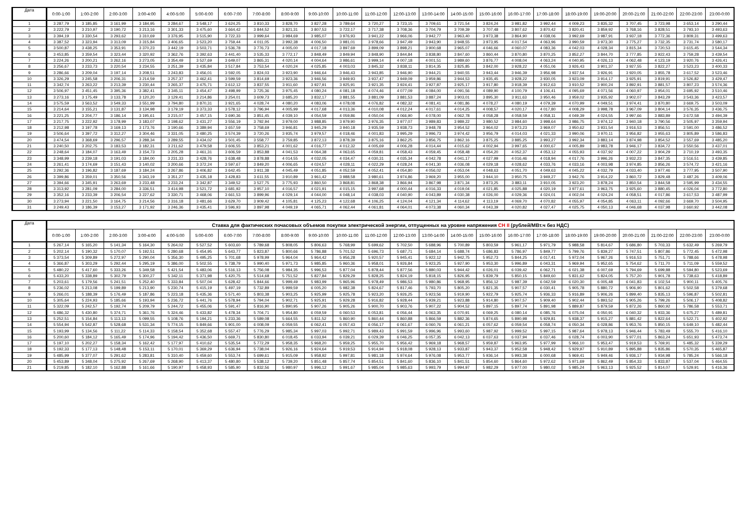| Дата | 0:00-1:00 | 1:00-2:00 | 2:00-3:00 | 3:00-4:00 | 4:00-5:00 | 5:00-6:00 | 6:00-7:00 | 7:00-8:00 | 8:00-9:00 | 9:00-10:00 | 10:00-11:00 | 11:00-12:00 | 12:00-13:00 | 13:00-14:00 | 14:00-15:00 | 15:00-16:00 | 16:00-17:00 | 17:00-18:00 | 18:00-19:00 | 19:00-20:00 | 20:00-21:00 | 21:00-22:00 | 22:00-23:00 | 23:00-0:00 |
| --- | --- | --- | --- | --- | --- | --- | --- | --- | --- | --- | --- | --- | --- | --- | --- | --- | --- | --- | --- | --- | --- | --- | --- | --- |
| 1 | 3 287,79 | 3 185,85 | 3 161,99 | 3 184,95 | 3 284,67 | 3 548,17 | 3 624,25 | 3 810,33 | 3 828,70 | 3 827,28 | 3 789,64 | 3 720,27 | 3 723,15 | 3 709,61 | 3 721,54 | 3 824,24 | 3 981,82 | 3 992,44 | 4 009,23 | 3 835,32 | 3 707,45 | 3 723,98 | 3 653,14 | 3 290,44 |
| 2 | 3 222,79 | 3 210,97 | 3 190,72 | 3 213,16 | 3 301,33 | 3 475,60 | 3 664,42 | 3 844,52 | 3 821,31 | 3 807,53 | 3 722,17 | 3 717,38 | 3 708,36 | 3 704,79 | 3 709,39 | 3 707,48 | 3 807,62 | 3 870,42 | 3 820,41 | 3 859,92 | 3 768,16 | 3 828,51 | 3 793,10 | 3 493,63 |
| 3 | 3 394,19 | 3 330,54 | 3 293,62 | 3 310,69 | 3 376,95 | 3 515,90 | 3 722,33 | 3 999,64 | 3 984,69 | 3 985,07 | 3 976,93 | 3 941,22 | 3 966,06 | 3 942,77 | 3 963,40 | 3 973,38 | 3 864,90 | 4 038,06 | 3 992,69 | 3 987,91 | 3 937,18 | 3 772,36 | 3 809,31 | 3 499,63 |
| 4 | 3 387,52 | 3 323,94 | 3 313,09 | 3 315,84 | 3 406,65 | 3 523,20 | 3 759,44 | 4 011,05 | 3 992,38 | 4 006,50 | 3 981,01 | 3 978,66 | 3 947,49 | 3 943,90 | 3 948,55 | 3 973,95 | 4 017,54 | 4 063,96 | 3 990,59 | 3 973,30 | 3 775,27 | 3 732,35 | 3 731,74 | 3 580,17 |
| 5 | 3 500,87 | 3 438,25 | 3 353,91 | 3 370,23 | 3 442,19 | 3 503,71 | 3 536,78 | 3 776,73 | 4 005,00 | 4 017,18 | 3 897,69 | 3 899,09 | 3 898,21 | 3 900,68 | 3 965,07 | 4 046,66 | 4 060,07 | 4 083,36 | 4 042,03 | 4 028,34 | 3 815,34 | 3 720,53 | 3 615,45 | 3 544,34 |
| 6 | 3 453,85 | 3 359,54 | 3 323,44 | 3 320,92 | 3 362,76 | 3 392,63 | 3 441,40 | 3 535,33 | 3 772,17 | 3 848,49 | 3 849,94 | 3 848,90 | 3 844,84 | 3 838,80 | 3 847,60 | 3 860,44 | 3 870,80 | 3 870,25 | 3 852,27 | 3 844,70 | 3 777,85 | 3 922,43 | 3 759,28 | 3 439,54 |
| 7 | 3 224,26 | 3 200,21 | 3 262,16 | 3 273,05 | 3 354,49 | 3 527,69 | 3 649,07 | 3 865,31 | 4 020,14 | 4 004,64 | 3 986,61 | 3 999,14 | 4 007,18 | 4 001,51 | 3 989,60 | 3 876,77 | 4 008,04 | 4 063,24 | 4 040,95 | 4 026,13 | 4 062,48 | 4 123,19 | 3 920,76 | 3 426,41 |
| 8 | 3 256,67 | 3 233,73 | 3 220,54 | 3 234,55 | 3 251,39 | 3 435,84 | 3 517,84 | 3 753,54 | 4 020,24 | 4 025,85 | 4 003,03 | 3 845,32 | 3 838,11 | 3 814,35 | 3 825,85 | 3 842,00 | 3 928,22 | 4 051,06 | 3 926,43 | 3 901,37 | 3 927,55 | 3 822,27 | 3 523,23 | 3 400,33 |
| 9 | 3 286,66 | 3 209,04 | 3 197,14 | 3 208,51 | 3 243,83 | 3 456,01 | 3 592,05 | 3 824,03 | 3 923,90 | 3 946,64 | 3 946,43 | 3 943,85 | 3 946,90 | 3 944,21 | 3 940,55 | 3 943,44 | 3 946,39 | 3 956,98 | 3 937,54 | 3 926,91 | 3 920,05 | 3 855,78 | 3 617,52 | 3 523,46 |
| 10 | 3 326,29 | 3 245,58 | 3 206,31 | 3 214,59 | 3 257,37 | 3 462,41 | 3 599,59 | 3 814,69 | 3 923,36 | 3 946,56 | 3 949,93 | 3 937,47 | 3 949,09 | 3 959,86 | 3 944,53 | 3 935,45 | 3 928,22 | 3 930,05 | 3 923,09 | 3 914,17 | 3 925,91 | 3 819,91 | 3 526,82 | 3 429,47 |
| 11 | 3 342,74 | 3 263,22 | 3 213,39 | 3 230,44 | 3 265,37 | 3 475,71 | 3 612,12 | 3 837,55 | 3 911,60 | 3 927,91 | 3 925,91 | 3 921,35 | 3 924,41 | 3 927,87 | 3 925,17 | 3 917,80 | 3 918,39 | 3 912,63 | 3 910,52 | 3 900,24 | 3 892,91 | 3 881,57 | 3 807,23 | 3 574,36 |
| 12 | 3 506,97 | 3 451,45 | 3 395,36 | 3 382,41 | 3 345,11 | 3 454,47 | 3 498,99 | 3 725,36 | 3 975,45 | 4 080,24 | 4 081,18 | 4 074,46 | 4 077,09 | 4 084,00 | 4 091,56 | 4 089,90 | 4 100,79 | 4 106,41 | 4 095,69 | 4 071,56 | 4 060,97 | 3 954,01 | 3 695,92 | 3 510,46 |
| 13 | 3 273,16 | 3 175,49 | 3 133,78 | 3 120,20 | 3 129,41 | 3 214,86 | 3 254,01 | 3 609,73 | 3 685,20 | 3 832,17 | 3 881,55 | 3 881,09 | 3 881,53 | 3 887,24 | 3 903,01 | 3 895,30 | 3 911,63 | 3 950,46 | 3 959,02 | 3 935,92 | 3 902,07 | 3 843,29 | 3 543,36 | 3 423,57 |
| 14 | 3 575,59 | 3 563,52 | 3 549,33 | 3 551,99 | 3 794,80 | 3 870,31 | 3 921,65 | 4 028,74 | 4 080,20 | 4 083,06 | 4 078,08 | 4 076,82 | 4 082,32 | 4 081,41 | 4 081,86 | 4 078,27 | 4 080,19 | 4 079,39 | 4 070,99 | 4 049,51 | 3 974,41 | 3 870,80 | 3 669,75 | 3 503,09 |
| 15 | 3 214,64 | 3 155,21 | 3 131,87 | 3 134,98 | 3 179,19 | 3 373,33 | 3 578,12 | 3 796,94 | 4 005,99 | 4 017,68 | 4 013,36 | 4 010,08 | 4 012,24 | 4 017,61 | 4 014,25 | 4 008,57 | 4 020,17 | 4 017,80 | 4 008,29 | 3 998,78 | 3 967,09 | 3 804,14 | 3 576,35 | 3 436,75 |
| 16 | 3 221,25 | 3 204,77 | 3 186,14 | 3 195,61 | 3 215,07 | 3 457,15 | 3 690,36 | 3 851,45 | 4 039,10 | 4 054,59 | 4 059,86 | 4 050,04 | 4 066,90 | 4 078,00 | 4 062,78 | 4 058,28 | 4 058,59 | 4 058,11 | 4 049,39 | 4 024,55 | 3 997,66 | 3 883,89 | 3 672,58 | 3 494,39 |
| 17 | 3 217,75 | 3 222,92 | 3 178,99 | 3 183,07 | 3 198,62 | 3 431,27 | 3 556,19 | 3 792,94 | 3 979,00 | 3 988,85 | 3 979,90 | 3 976,35 | 3 977,07 | 3 989,83 | 3 989,22 | 3 980,52 | 3 984,60 | 3 998,64 | 3 986,75 | 3 974,12 | 3 940,18 | 3 790,56 | 3 505,97 | 3 359,94 |
| 18 | 3 212,98 | 3 197,78 | 3 169,13 | 3 173,76 | 3 190,66 | 3 389,94 | 3 657,59 | 3 758,69 | 3 946,81 | 3 945,29 | 3 940,18 | 3 935,59 | 3 938,73 | 3 948,78 | 3 954,52 | 3 964,02 | 3 973,23 | 3 969,07 | 3 950,62 | 3 931,54 | 3 916,53 | 3 856,51 | 3 591,00 | 3 486,52 |
| 19 | 3 506,64 | 3 397,72 | 3 312,27 | 3 304,46 | 3 331,05 | 3 480,25 | 3 574,39 | 3 720,26 | 3 935,74 | 3 979,57 | 4 018,46 | 4 001,83 | 3 995,29 | 3 996,73 | 3 974,42 | 3 956,79 | 4 014,03 | 4 021,33 | 3 990,06 | 3 970,11 | 3 956,82 | 3 955,63 | 3 805,89 | 3 586,83 |
| 20 | 3 474,54 | 3 368,69 | 3 296,57 | 3 288,34 | 3 289,55 | 3 434,02 | 3 501,45 | 3 558,77 | 3 759,85 | 3 872,13 | 3 878,39 | 3 875,16 | 3 862,25 | 3 856,75 | 3 862,16 | 3 875,25 | 3 885,25 | 3 993,27 | 3 992,34 | 3 883,14 | 3 874,98 | 3 854,52 | 3 557,69 | 3 485,20 |
| 21 | 3 240,50 | 3 202,75 | 3 183,53 | 3 182,31 | 3 211,62 | 3 479,58 | 3 606,55 | 3 853,21 | 4 001,62 | 4 016,77 | 4 012,32 | 4 005,69 | 4 006,28 | 4 014,44 | 4 015,62 | 4 002,94 | 3 997,65 | 4 000,67 | 4 005,89 | 3 983,78 | 3 946,17 | 3 834,72 | 3 550,56 | 3 437,01 |
| 22 | 3 248,64 | 3 184,07 | 3 163,49 | 3 154,73 | 3 205,28 | 3 461,31 | 3 606,59 | 3 853,88 | 4 041,53 | 4 064,38 | 4 063,65 | 4 059,81 | 4 058,43 | 4 059,45 | 4 058,48 | 4 054,20 | 4 052,37 | 4 053,12 | 4 055,93 | 4 037,92 | 4 007,22 | 3 904,29 | 3 710,19 | 3 493,35 |
| 23 | 3 348,99 | 3 239,18 | 3 191,03 | 3 184,00 | 3 231,33 | 3 428,76 | 3 638,48 | 3 878,88 | 4 014,55 | 4 032,05 | 4 034,47 | 4 030,31 | 4 035,34 | 4 042,78 | 4 041,17 | 4 027,99 | 4 016,46 | 4 018,94 | 4 017,76 | 3 996,26 | 3 932,23 | 3 847,35 | 3 516,51 | 3 439,85 |
| 24 | 3 261,41 | 3 174,69 | 3 151,43 | 3 140,02 | 3 200,66 | 3 372,24 | 3 597,67 | 3 849,20 | 4 006,65 | 4 024,57 | 4 028,11 | 4 022,29 | 4 028,24 | 4 041,30 | 4 036,08 | 4 029,18 | 4 028,62 | 4 033,76 | 4 033,16 | 4 003,98 | 3 974,85 | 3 856,26 | 3 574,72 | 3 421,16 |
| 25 | 3 292,36 | 3 196,82 | 3 187,69 | 3 184,24 | 3 267,86 | 3 406,82 | 3 642,45 | 3 911,38 | 4 045,49 | 4 051,85 | 4 052,59 | 4 052,41 | 4 054,80 | 4 056,02 | 4 053,04 | 4 048,63 | 4 051,70 | 4 049,63 | 4 045,22 | 4 032,79 | 4 033,40 | 3 977,46 | 3 777,95 | 3 507,90 |
| 26 | 3 399,86 | 3 359,01 | 3 350,56 | 3 343,19 | 3 351,27 | 3 435,18 | 3 428,83 | 3 611,55 | 3 910,89 | 3 961,42 | 3 988,58 | 3 980,61 | 3 974,86 | 3 969,20 | 3 955,00 | 3 944,10 | 3 950,75 | 3 949,27 | 3 942,76 | 3 914,22 | 3 860,72 | 3 829,48 | 3 487,26 | 3 409,06 |
| 27 | 3 394,66 | 3 345,91 | 3 263,69 | 3 233,48 | 3 233,24 | 3 342,87 | 3 349,52 | 3 527,75 | 3 775,93 | 3 860,50 | 3 868,81 | 3 868,38 | 3 866,94 | 3 867,98 | 3 871,34 | 3 873,25 | 3 883,11 | 3 910,05 | 3 923,20 | 3 878,24 | 3 850,54 | 3 844,58 | 3 595,99 | 3 434,55 |
| 28 | 3 313,92 | 3 281,09 | 3 284,00 | 3 336,51 | 3 414,98 | 3 521,72 | 3 681,92 | 3 957,10 | 4 016,57 | 4 021,91 | 4 015,15 | 3 997,68 | 4 000,44 | 4 016,33 | 4 019,04 | 4 021,85 | 4 025,88 | 4 020,19 | 3 977,61 | 3 963,75 | 3 925,60 | 3 880,45 | 4 026,04 | 3 772,80 |
| 29 | 3 352,16 | 3 233,39 | 3 206,54 | 3 227,62 | 3 330,71 | 3 468,06 | 3 661,53 | 3 899,96 | 4 029,14 | 4 044,00 | 4 048,14 | 4 038,03 | 4 040,90 | 4 043,89 | 4 030,38 | 4 026,00 | 4 029,36 | 4 024,01 | 4 002,04 | 4 024,24 | 4 058,51 | 4 017,86 | 3 617,53 | 3 487,99 |
| 30 | 3 273,94 | 3 221,50 | 3 164,75 | 3 214,56 | 3 316,18 | 3 481,66 | 3 629,70 | 3 909,42 | 4 105,81 | 4 125,23 | 4 122,68 | 4 106,25 | 4 124,04 | 4 121,34 | 4 114,62 | 4 113,19 | 4 069,70 | 4 070,82 | 4 055,97 | 4 054,85 | 4 063,11 | 4 092,66 | 3 669,70 | 3 504,95 |
| 31 | 3 249,43 | 3 186,39 | 3 153,27 | 3 171,92 | 3 246,36 | 3 435,41 | 3 596,93 | 3 897,98 | 4 049,19 | 4 065,71 | 4 062,44 | 4 061,81 | 4 064,01 | 4 073,38 | 4 060,34 | 4 043,39 | 4 020,82 | 4 027,47 | 4 025,75 | 4 050,13 | 4 046,68 | 4 037,98 | 3 660,92 | 3 442,08 |
| Дата | Ставка для фактических почасовых объемов покупки электрической энергии, отпущенных на уровне напряжения СН II (рублей/МВт.ч без НДС) | | | | | | | | | | | | | | | | | | | | | | | |
| --- | --- | --- | --- | --- | --- | --- | --- | --- | --- | --- | --- | --- | --- | --- | --- | --- | --- | --- | --- | --- | --- | --- | --- | --- |
| | 0:00-1:00 | 1:00-2:00 | 2:00-3:00 | 3:00-4:00 | 4:00-5:00 | 5:00-6:00 | 6:00-7:00 | 7:00-8:00 | 8:00-9:00 | 9:00-10:00 | 10:00-11:00 | 11:00-12:00 | 12:00-13:00 | 13:00-14:00 | 14:00-15:00 | 15:00-16:00 | 16:00-17:00 | 17:00-18:00 | 18:00-19:00 | 19:00-20:00 | 20:00-21:00 | 21:00-22:00 | 22:00-23:00 | 23:00-0:00 |
| 1 | 5 267,14 | 5 165,20 | 5 141,34 | 5 164,30 | 5 264,02 | 5 527,52 | 5 603,60 | 5 789,68 | 5 808,05 | 5 806,63 | 5 768,99 | 5 699,62 | 5 702,50 | 5 688,96 | 5 700,89 | 5 803,59 | 5 961,17 | 5 971,79 | 5 988,58 | 5 814,67 | 5 686,80 | 5 703,33 | 5 632,49 | 5 269,79 |
| 2 | 5 202,14 | 5 190,32 | 5 170,07 | 5 192,51 | 5 280,68 | 5 454,95 | 5 643,77 | 5 823,87 | 5 800,66 | 5 786,88 | 5 701,52 | 5 696,73 | 5 687,71 | 5 684,14 | 5 688,74 | 5 686,83 | 5 786,97 | 5 849,77 | 5 799,76 | 5 839,27 | 5 747,51 | 5 807,86 | 5 772,45 | 5 472,98 |
| 3 | 5 373,54 | 5 309,89 | 5 272,97 | 5 290,04 | 5 356,30 | 5 495,25 | 5 701,68 | 5 978,99 | 5 964,04 | 5 964,42 | 5 956,28 | 5 920,57 | 5 945,41 | 5 922,12 | 5 942,75 | 5 952,73 | 5 844,25 | 6 017,41 | 5 972,04 | 5 967,26 | 5 916,53 | 5 751,71 | 5 788,66 | 5 478,98 |
| 4 | 5 366,87 | 5 303,29 | 5 292,44 | 5 295,19 | 5 386,00 | 5 502,55 | 5 738,79 | 5 990,40 | 5 971,73 | 5 985,85 | 5 960,36 | 5 958,01 | 5 926,84 | 5 923,25 | 5 927,90 | 5 953,30 | 5 996,89 | 6 043,31 | 5 969,94 | 5 952,65 | 5 754,62 | 5 711,70 | 5 711,09 | 5 559,52 |
| 5 | 5 480,22 | 5 417,60 | 5 333,26 | 5 349,58 | 5 421,54 | 5 483,06 | 5 516,13 | 5 756,08 | 5 984,35 | 5 996,53 | 5 877,04 | 5 878,44 | 5 877,56 | 5 880,03 | 5 944,42 | 6 026,01 | 6 039,42 | 6 062,71 | 6 021,38 | 6 007,69 | 5 794,69 | 5 699,88 | 5 594,80 | 5 523,69 |
| 6 | 5 433,20 | 5 338,89 | 5 302,79 | 5 300,27 | 5 342,11 | 5 371,98 | 5 420,75 | 5 514,68 | 5 751,52 | 5 827,84 | 5 829,29 | 5 828,25 | 5 824,19 | 5 818,15 | 5 826,95 | 5 839,79 | 5 850,15 | 5 849,60 | 5 831,62 | 5 824,05 | 5 757,20 | 5 901,78 | 5 738,63 | 5 418,89 |
| 7 | 5 203,61 | 5 179,56 | 5 241,51 | 5 252,40 | 5 333,84 | 5 507,04 | 5 628,42 | 5 844,66 | 5 999,49 | 5 983,99 | 5 965,96 | 5 978,49 | 5 986,53 | 5 980,86 | 5 968,95 | 5 856,12 | 5 987,39 | 6 042,59 | 6 020,30 | 6 005,48 | 6 041,83 | 6 102,54 | 5 900,11 | 5 405,76 |
| 8 | 5 236,02 | 5 213,08 | 5 199,89 | 5 213,90 | 5 230,74 | 5 415,19 | 5 497,19 | 5 732,89 | 5 999,59 | 6 005,20 | 5 982,38 | 5 824,67 | 5 817,46 | 5 793,70 | 5 805,20 | 5 821,35 | 5 907,57 | 6 030,41 | 5 905,78 | 5 880,72 | 5 906,90 | 5 801,62 | 5 502,58 | 5 379,68 |
| 9 | 5 266,01 | 5 188,39 | 5 176,49 | 5 187,86 | 5 223,18 | 5 435,36 | 5 571,40 | 5 803,38 | 5 903,25 | 5 925,99 | 5 925,78 | 5 923,20 | 5 926,25 | 5 923,56 | 5 919,90 | 5 922,79 | 5 925,74 | 5 936,33 | 5 916,89 | 5 906,26 | 5 899,40 | 5 835,13 | 5 596,87 | 5 502,81 |
| 10 | 5 305,64 | 5 224,93 | 5 185,66 | 5 193,94 | 5 236,72 | 5 441,76 | 5 578,94 | 5 794,04 | 5 902,71 | 5 925,91 | 5 929,28 | 5 916,82 | 5 928,44 | 5 939,21 | 5 923,88 | 5 914,80 | 5 907,57 | 5 909,40 | 5 902,44 | 5 893,52 | 5 905,26 | 5 799,26 | 5 506,17 | 5 408,82 |
| 11 | 5 322,09 | 5 242,57 | 5 192,74 | 5 209,79 | 5 244,72 | 5 455,06 | 5 591,47 | 5 816,90 | 5 890,95 | 5 907,26 | 5 905,26 | 5 900,70 | 5 903,76 | 5 907,22 | 5 904,52 | 5 897,15 | 5 897,74 | 5 891,98 | 5 889,87 | 5 879,59 | 5 872,26 | 5 860,92 | 5 786,58 | 5 553,71 |
| 12 | 5 486,32 | 5 430,80 | 5 374,71 | 5 361,76 | 5 324,46 | 5 433,82 | 5 478,34 | 5 704,71 | 5 954,80 | 6 059,59 | 6 060,53 | 6 053,81 | 6 056,44 | 6 063,35 | 6 070,91 | 6 069,25 | 6 080,14 | 6 085,76 | 6 075,04 | 6 050,91 | 6 040,32 | 5 933,36 | 5 675,27 | 5 489,81 |
| 13 | 5 252,51 | 5 154,84 | 5 113,13 | 5 099,55 | 5 108,76 | 5 194,21 | 5 233,36 | 5 589,08 | 5 664,55 | 5 811,52 | 5 860,90 | 5 860,44 | 5 860,88 | 5 866,59 | 5 882,36 | 5 874,65 | 5 890,98 | 5 929,81 | 5 938,37 | 5 915,27 | 5 881,42 | 5 822,64 | 5 522,71 | 5 402,92 |
| 14 | 5 554,94 | 5 542,87 | 5 528,68 | 5 531,34 | 5 774,15 | 5 849,66 | 5 901,00 | 6 008,09 | 6 059,55 | 6 062,41 | 6 057,43 | 6 056,17 | 6 061,67 | 6 060,76 | 6 061,21 | 6 057,62 | 6 059,54 | 6 058,74 | 6 050,34 | 6 028,86 | 5 953,76 | 5 850,15 | 5 649,10 | 5 482,44 |
| 15 | 5 193,99 | 5 134,56 | 5 111,22 | 5 114,33 | 5 158,54 | 5 352,68 | 5 557,47 | 5 776,29 | 5 985,34 | 5 997,03 | 5 992,71 | 5 989,43 | 5 991,59 | 5 996,96 | 5 993,60 | 5 987,92 | 5 999,52 | 5 997,15 | 5 987,64 | 5 978,13 | 5 946,44 | 5 783,49 | 5 555,70 | 5 416,10 |
| 16 | 5 200,60 | 5 184,12 | 5 165,49 | 5 174,96 | 5 194,42 | 5 436,50 | 5 669,71 | 5 830,80 | 6 018,45 | 6 033,94 | 6 039,21 | 6 029,39 | 6 046,25 | 6 057,35 | 6 042,13 | 6 037,63 | 6 037,94 | 6 037,46 | 6 028,74 | 6 003,90 | 5 977,01 | 5 863,24 | 5 651,93 | 5 473,74 |
| 17 | 5 197,10 | 5 202,27 | 5 158,34 | 5 162,42 | 5 177,97 | 5 410,62 | 5 535,54 | 5 772,29 | 5 958,35 | 5 968,20 | 5 959,25 | 5 955,70 | 5 956,42 | 5 969,18 | 5 968,57 | 5 959,87 | 5 963,95 | 5 977,99 | 5 966,10 | 5 953,47 | 5 919,53 | 5 769,91 | 5 485,32 | 5 339,29 |
| 18 | 5 192,33 | 5 177,13 | 5 148,48 | 5 153,11 | 5 170,01 | 5 369,29 | 5 636,94 | 5 738,04 | 5 926,16 | 5 924,64 | 5 919,53 | 5 914,94 | 5 918,08 | 5 928,13 | 5 933,87 | 5 943,37 | 5 952,58 | 5 948,42 | 5 929,97 | 5 910,89 | 5 895,88 | 5 835,86 | 5 570,35 | 5 465,87 |
| 19 | 5 485,99 | 5 377,07 | 5 291,62 | 5 283,81 | 5 310,40 | 5 459,60 | 5 553,74 | 5 699,61 | 5 915,09 | 5 958,92 | 5 997,81 | 5 981,18 | 5 974,64 | 5 976,08 | 5 953,77 | 5 936,14 | 5 993,38 | 6 000,68 | 5 969,41 | 5 949,46 | 5 936,17 | 5 934,98 | 5 785,24 | 5 566,18 |
| 20 | 5 453,89 | 5 348,04 | 5 275,92 | 5 267,69 | 5 268,90 | 5 413,37 | 5 480,80 | 5 538,12 | 5 739,20 | 5 851,48 | 5 857,74 | 5 854,51 | 5 841,60 | 5 836,10 | 5 841,51 | 5 854,60 | 5 864,60 | 5 972,62 | 5 971,69 | 5 862,49 | 5 854,33 | 5 833,87 | 5 537,04 | 5 464,55 |
| 21 | 5 219,85 | 5 182,10 | 5 162,88 | 5 161,66 | 5 190,97 | 5 458,93 | 5 585,90 | 5 832,56 | 5 980,97 | 5 996,12 | 5 991,67 | 5 985,04 | 5 985,63 | 5 993,79 | 5 994,97 | 5 982,29 | 5 977,00 | 5 980,02 | 5 985,24 | 5 963,13 | 5 925,52 | 5 814,07 | 5 529,91 | 5 416,36 |